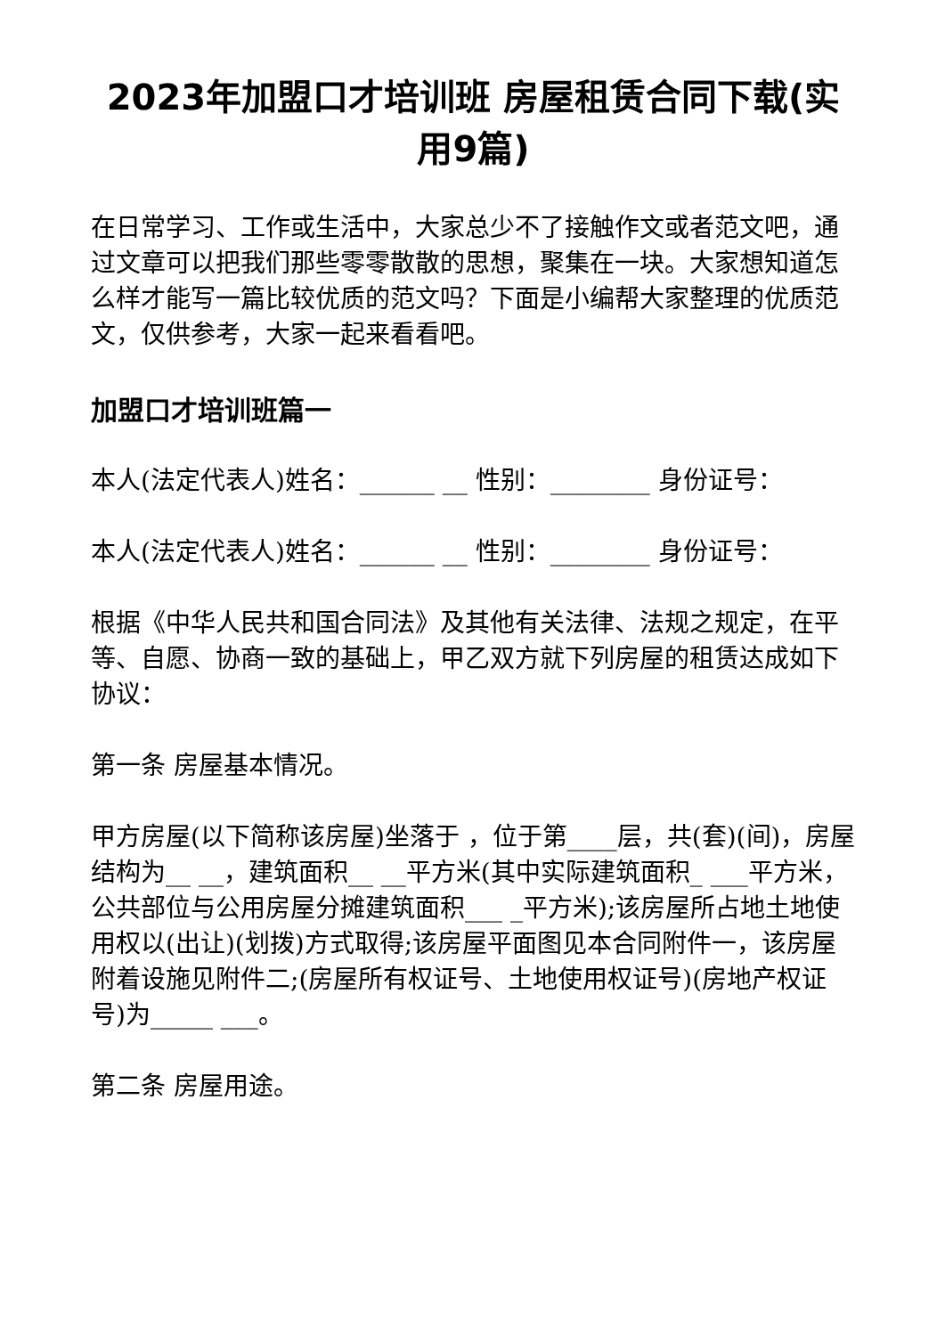2023年加盟口才培训班 房屋租赁合同下载(实用9篇)
在日常学习、工作或生活中，大家总少不了接触作文或者范文吧，通过文章可以把我们那些零零散散的思想，聚集在一块。大家想知道怎么样才能写一篇比较优质的范文吗？下面是小编帮大家整理的优质范文，仅供参考，大家一起来看看吧。
加盟口才培训班篇一
本人(法定代表人)姓名：______ __ 性别：________ 身份证号：
本人(法定代表人)姓名：______ __ 性别：________ 身份证号：
根据《中华人民共和国合同法》及其他有关法律、法规之规定，在平等、自愿、协商一致的基础上，甲乙双方就下列房屋的租赁达成如下协议：
第一条 房屋基本情况。
甲方房屋(以下简称该房屋)坐落于 ，位于第____层，共(套)(间)，房屋结构为__ __，建筑面积__ __平方米(其中实际建筑面积_ ___平方米，公共部位与公用房屋分摊建筑面积___ _平方米);该房屋所占地土地使用权以(出让)(划拨)方式取得;该房屋平面图见本合同附件一，该房屋附着设施见附件二;(房屋所有权证号、土地使用权证号)(房地产权证号)为_____ ___。
第二条 房屋用途。